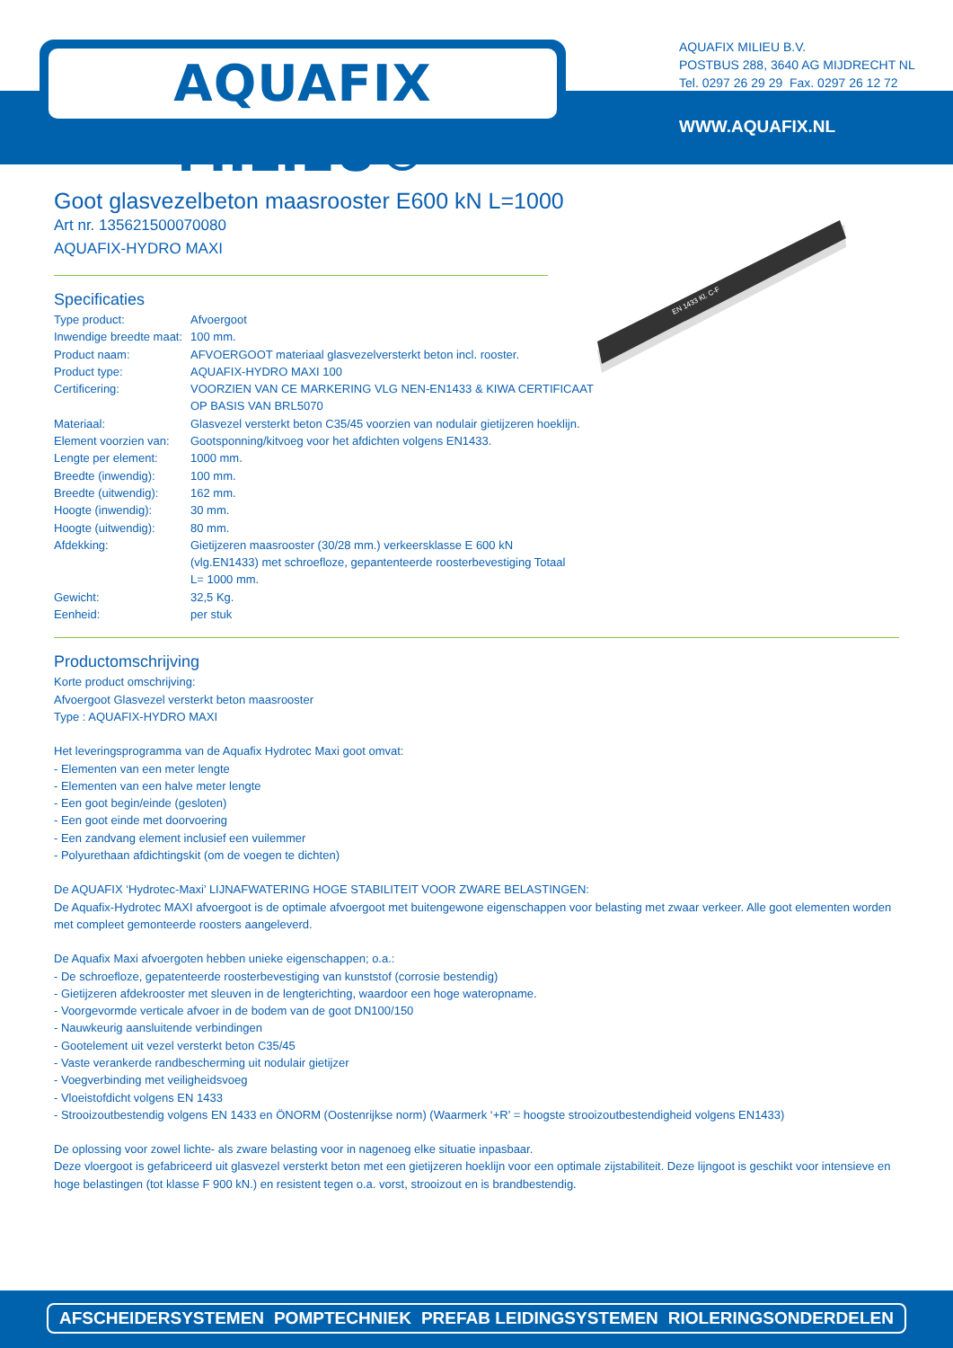AQUAFIX MILIEU®
AQUAFIX MILIEU B.V.
POSTBUS 288, 3640 AG MIJDRECHT NL
Tel. 0297 26 29 29 Fax. 0297 26 12 72
WWW.AQUAFIX.NL
EN 1433 Kl. C-F
Goot glasvezelbeton maasrooster E600 kN L=1000
Art nr. 135621500070080
AQUAFIX-HYDRO MAXI
Specificaties
| Type product: | Afvoergoot |
| Inwendige breedte maat: | 100 mm. |
| Product naam: | AFVOERGOOT materiaal glasvezelversterkt beton incl. rooster. |
| Product type: | AQUAFIX-HYDRO MAXI 100 |
| Certificering: | VOORZIEN VAN CE MARKERING VLG NEN-EN1433 & KIWA CERTIFICAAT OP BASIS VAN BRL5070 |
| Materiaal: | Glasvezel versterkt beton C35/45 voorzien van nodulair gietijzeren hoeklijn. |
| Element voorzien van: | Gootsponning/kitvoeg voor het afdichten volgens EN1433. |
| Lengte per element: | 1000 mm. |
| Breedte (inwendig): | 100 mm. |
| Breedte (uitwendig): | 162 mm. |
| Hoogte (inwendig): | 30 mm. |
| Hoogte (uitwendig): | 80 mm. |
| Afdekking: | Gietijzeren maasrooster (30/28 mm.) verkeersklasse E 600 kN (vlg.EN1433) met schroefloze, gepantenteerde roosterbevestiging Totaal L= 1000 mm. |
| Gewicht: | 32,5 Kg. |
| Eenheid: | per stuk |
Productomschrijving
Korte product omschrijving:
Afvoergoot Glasvezel versterkt beton maasrooster
Type : AQUAFIX-HYDRO MAXI
Het leveringsprogramma van de Aquafix Hydrotec Maxi goot omvat:
- Elementen van een meter lengte
- Elementen van een halve meter lengte
- Een goot begin/einde (gesloten)
- Een goot einde met doorvoering
- Een zandvang element inclusief een vuilemmer
- Polyurethaan afdichtingskit (om de voegen te dichten)
De AQUAFIX ‘Hydrotec-Maxi’ LIJNAFWATERING HOGE STABILITEIT VOOR ZWARE BELASTINGEN:
De Aquafix-Hydrotec MAXI afvoergoot is de optimale afvoergoot met buitengewone eigenschappen voor belasting met zwaar verkeer. Alle goot elementen worden met compleet gemonteerde roosters aangeleverd.
De Aquafix Maxi afvoergoten hebben unieke eigenschappen; o.a.:
- De schroefloze, gepatenteerde roosterbevestiging van kunststof (corrosie bestendig)
- Gietijzeren afdekrooster met sleuven in de lengterichting, waardoor een hoge wateropname.
- Voorgevormde verticale afvoer in de bodem van de goot DN100/150
- Nauwkeurig aansluitende verbindingen
- Gootelement uit vezel versterkt beton C35/45
- Vaste verankerde randbescherming uit nodulair gietijzer
- Voegverbinding met veiligheidsvoeg
- Vloeistofdicht volgens EN 1433
- Strooizoutbestendig volgens EN 1433 en ÖNORM (Oostenrijkse norm) (Waarmerk ‘+R’ = hoogste strooizoutbestendigheid volgens EN1433)
De oplossing voor zowel lichte- als zware belasting voor in nagenoeg elke situatie inpasbaar.
Deze vloergoot is gefabriceerd uit glasvezel versterkt beton met een gietijzeren hoeklijn voor een optimale zijstabiliteit. Deze lijngoot is geschikt voor intensieve en hoge belastingen (tot klasse F 900 kN.) en resistent tegen o.a. vorst, strooizout en is brandbestendig.
AFSCHEIDERSYSTEMEN POMPTECHNIEK PREFAB LEIDINGSYSTEMEN RIOLERINGSONDERDELEN